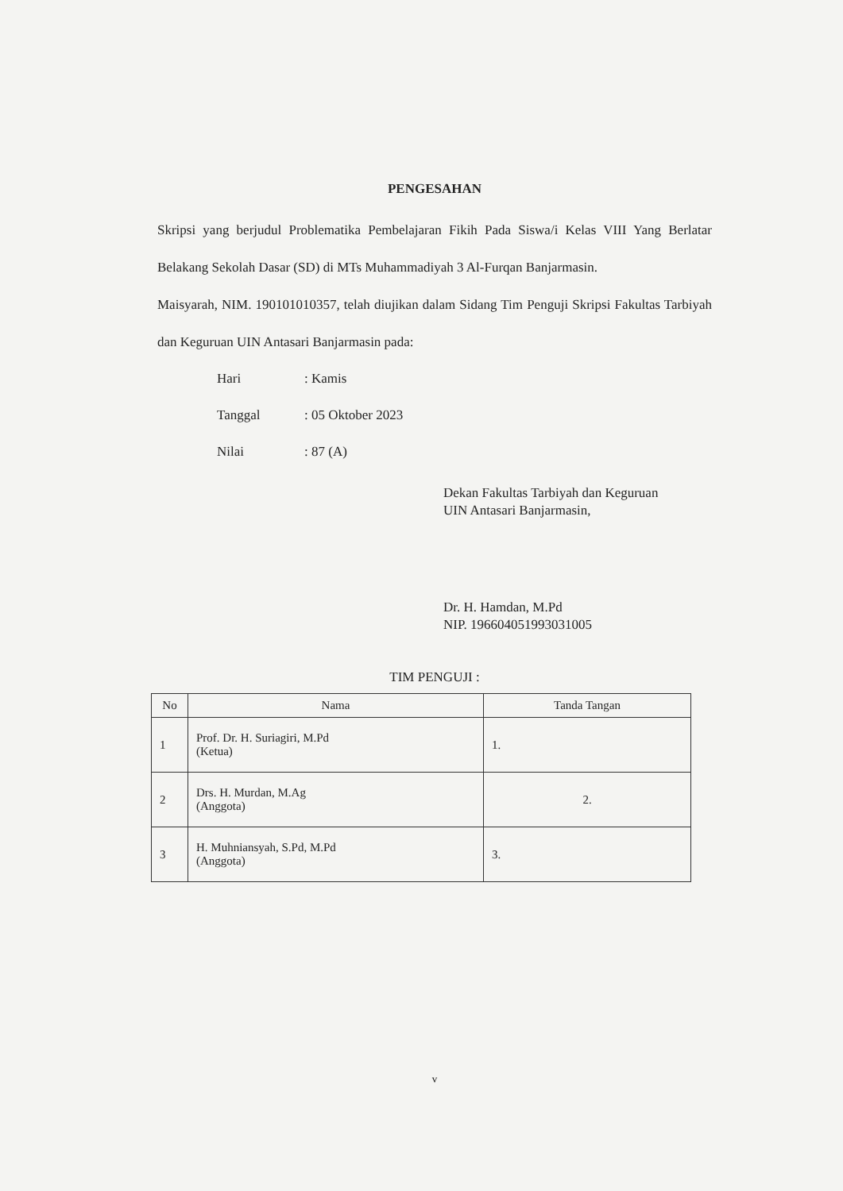PENGESAHAN
Skripsi yang berjudul Problematika Pembelajaran Fikih Pada Siswa/i Kelas VIII Yang Berlatar Belakang Sekolah Dasar (SD) di MTs Muhammadiyah 3 Al-Furqan Banjarmasin.
Maisyarah, NIM. 190101010357, telah diujikan dalam Sidang Tim Penguji Skripsi Fakultas Tarbiyah dan Keguruan UIN Antasari Banjarmasin pada:
Hari: Kamis
Tanggal: 05 Oktober 2023
Nilai: 87 (A)
Dekan Fakultas Tarbiyah dan Keguruan
UIN Antasari Banjarmasin,
Dr. H. Hamdan, M.Pd
NIP. 196604051993031005
TIM PENGUJI :
| No | Nama | Tanda Tangan |
| --- | --- | --- |
| 1 | Prof. Dr. H. Suriagiri, M.Pd (Ketua) | 1. |
| 2 | Drs. H. Murdan, M.Ag (Anggota) | 2. |
| 3 | H. Muhniansyah, S.Pd, M.Pd (Anggota) | 3. |
v